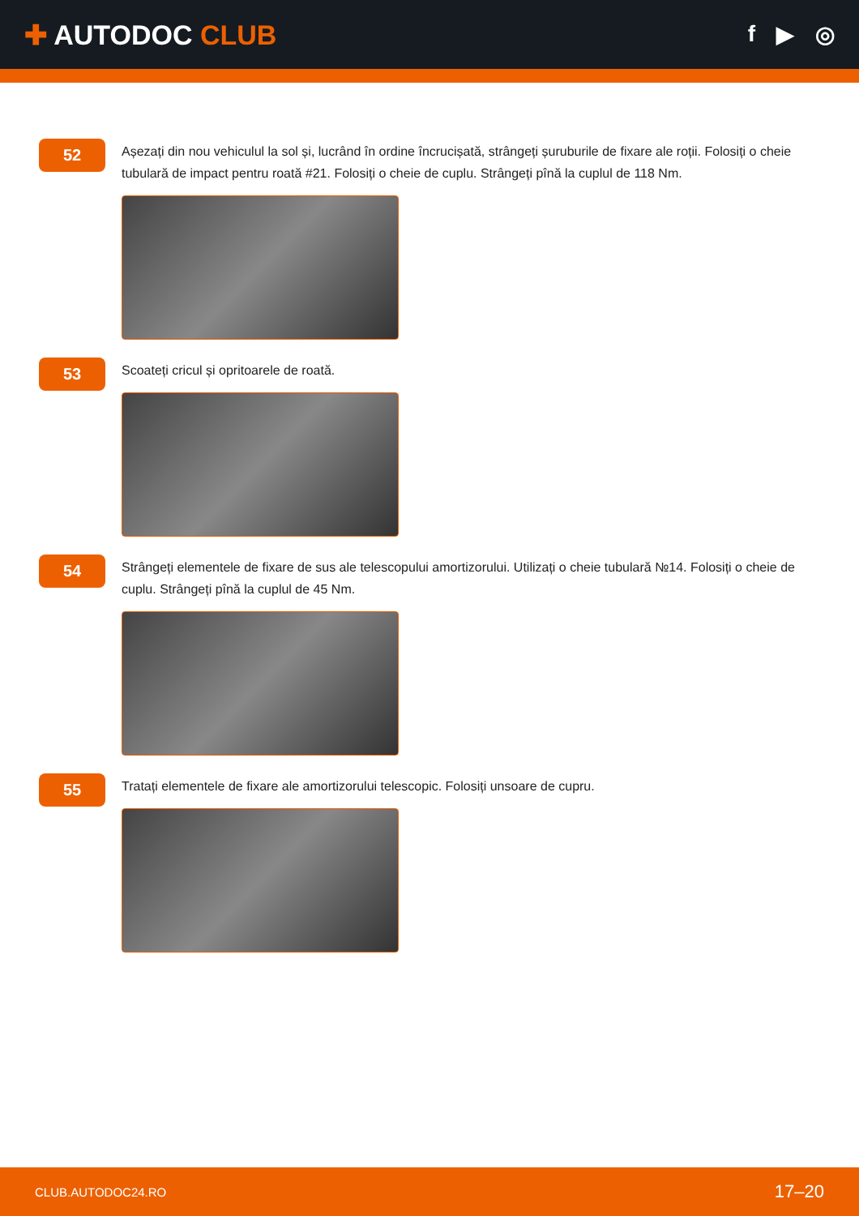✚ AUTODOC CLUB
f ▶ ◎
52
Așezați din nou vehiculul la sol și, lucrând în ordine încrucișată, strângeți șuruburile de fixare ale roții. Folosiți o cheie tubulară de impact pentru roată #21. Folosiți o cheie de cuplu. Strângeți pînă la cuplul de 118 Nm.
53
Scoateți cricul și opritoarele de roată.
54
Strângeți elementele de fixare de sus ale telescopului amortizorului. Utilizați o cheie tubulară №14. Folosiți o cheie de cuplu. Strângeți pînă la cuplul de 45 Nm.
55
Tratați elementele de fixare ale amortizorului telescopic. Folosiți unsoare de cupru.
CLUB.AUTODOC24.RO 17–20